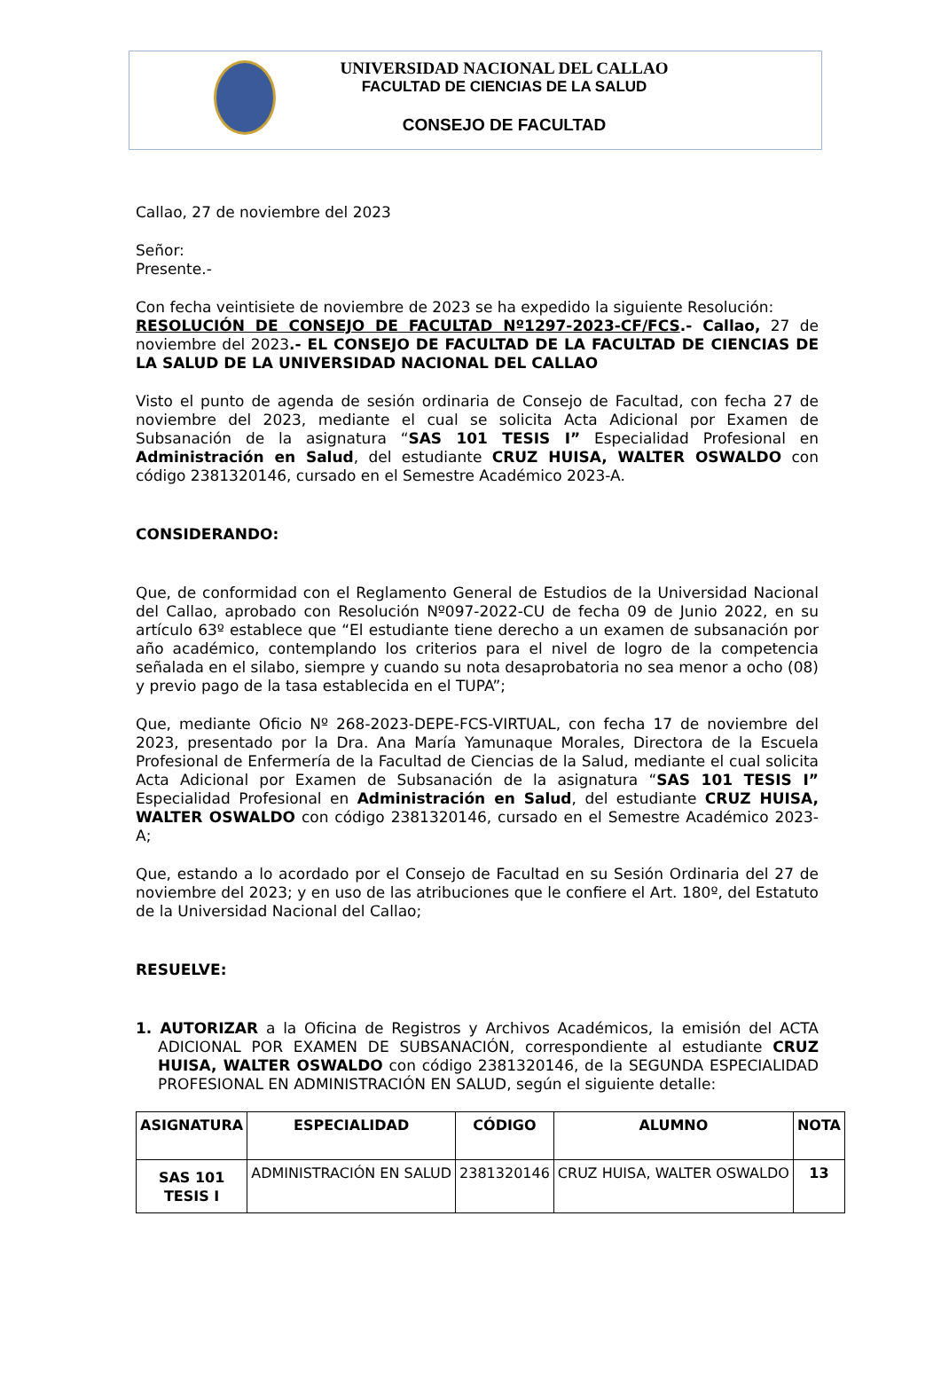UNIVERSIDAD NACIONAL DEL CALLAO
FACULTAD DE CIENCIAS DE LA SALUD
CONSEJO DE FACULTAD
Callao, 27 de noviembre del 2023
Señor:
Presente.-
Con fecha veintisiete de noviembre de 2023 se ha expedido la siguiente Resolución:
RESOLUCIÓN DE CONSEJO DE FACULTAD Nº1297-2023-CF/FCS.- Callao, 27 de noviembre del 2023.- EL CONSEJO DE FACULTAD DE LA FACULTAD DE CIENCIAS DE LA SALUD DE LA UNIVERSIDAD NACIONAL DEL CALLAO
Visto el punto de agenda de sesión ordinaria de Consejo de Facultad, con fecha 27 de noviembre del 2023, mediante el cual se solicita Acta Adicional por Examen de Subsanación de la asignatura “SAS 101 TESIS I” Especialidad Profesional en Administración en Salud, del estudiante CRUZ HUISA, WALTER OSWALDO con código 2381320146, cursado en el Semestre Académico 2023-A.
CONSIDERANDO:
Que, de conformidad con el Reglamento General de Estudios de la Universidad Nacional del Callao, aprobado con Resolución Nº097-2022-CU de fecha 09 de Junio 2022, en su artículo 63º establece que “El estudiante tiene derecho a un examen de subsanación por año académico, contemplando los criterios para el nivel de logro de la competencia señalada en el silabo, siempre y cuando su nota desaprobatoria no sea menor a ocho (08) y previo pago de la tasa establecida en el TUPA”;
Que, mediante Oficio Nº 268-2023-DEPE-FCS-VIRTUAL, con fecha 17 de noviembre del 2023, presentado por la Dra. Ana María Yamunaque Morales, Directora de la Escuela Profesional de Enfermería de la Facultad de Ciencias de la Salud, mediante el cual solicita Acta Adicional por Examen de Subsanación de la asignatura “SAS 101 TESIS I” Especialidad Profesional en Administración en Salud, del estudiante CRUZ HUISA, WALTER OSWALDO con código 2381320146, cursado en el Semestre Académico 2023-A;
Que, estando a lo acordado por el Consejo de Facultad en su Sesión Ordinaria del 27 de noviembre del 2023; y en uso de las atribuciones que le confiere el Art. 180º, del Estatuto de la Universidad Nacional del Callao;
RESUELVE:
1. AUTORIZAR a la Oficina de Registros y Archivos Académicos, la emisión del ACTA ADICIONAL POR EXAMEN DE SUBSANACIÓN, correspondiente al estudiante CRUZ HUISA, WALTER OSWALDO con código 2381320146, de la SEGUNDA ESPECIALIDAD PROFESIONAL EN ADMINISTRACIÓN EN SALUD, según el siguiente detalle:
| ASIGNATURA | ESPECIALIDAD | CÓDIGO | ALUMNO | NOTA |
| --- | --- | --- | --- | --- |
| SAS 101 TESIS I | ADMINISTRACIÓN EN SALUD | 2381320146 | CRUZ HUISA, WALTER OSWALDO | 13 |